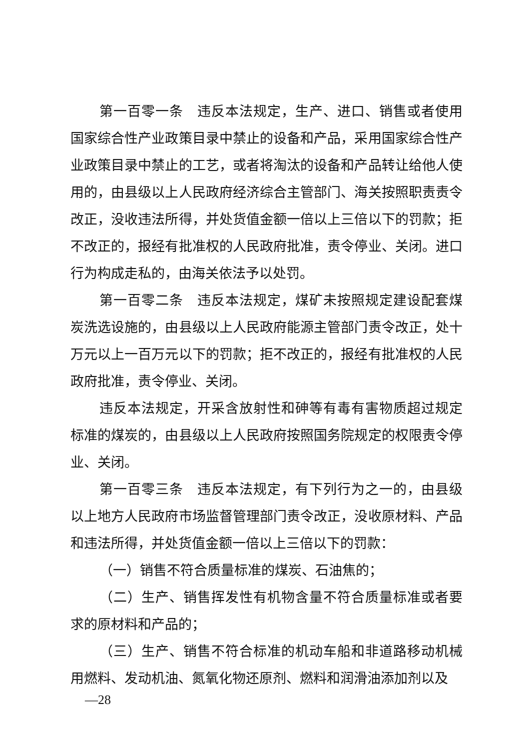第一百零一条　违反本法规定，生产、进口、销售或者使用国家综合性产业政策目录中禁止的设备和产品，采用国家综合性产业政策目录中禁止的工艺，或者将淘汰的设备和产品转让给他人使用的，由县级以上人民政府经济综合主管部门、海关按照职责责令改正，没收违法所得，并处货值金额一倍以上三倍以下的罚款；拒不改正的，报经有批准权的人民政府批准，责令停业、关闭。进口行为构成走私的，由海关依法予以处罚。
第一百零二条　违反本法规定，煤矿未按照规定建设配套煤炭洗选设施的，由县级以上人民政府能源主管部门责令改正，处十万元以上一百万元以下的罚款；拒不改正的，报经有批准权的人民政府批准，责令停业、关闭。
违反本法规定，开采含放射性和砷等有毒有害物质超过规定标准的煤炭的，由县级以上人民政府按照国务院规定的权限责令停业、关闭。
第一百零三条　违反本法规定，有下列行为之一的，由县级以上地方人民政府市场监督管理部门责令改正，没收原材料、产品和违法所得，并处货值金额一倍以上三倍以下的罚款：
（一）销售不符合质量标准的煤炭、石油焦的；
（二）生产、销售挥发性有机物含量不符合质量标准或者要求的原材料和产品的；
（三）生产、销售不符合标准的机动车船和非道路移动机械用燃料、发动机油、氮氧化物还原剂、燃料和润滑油添加剂以及
—28